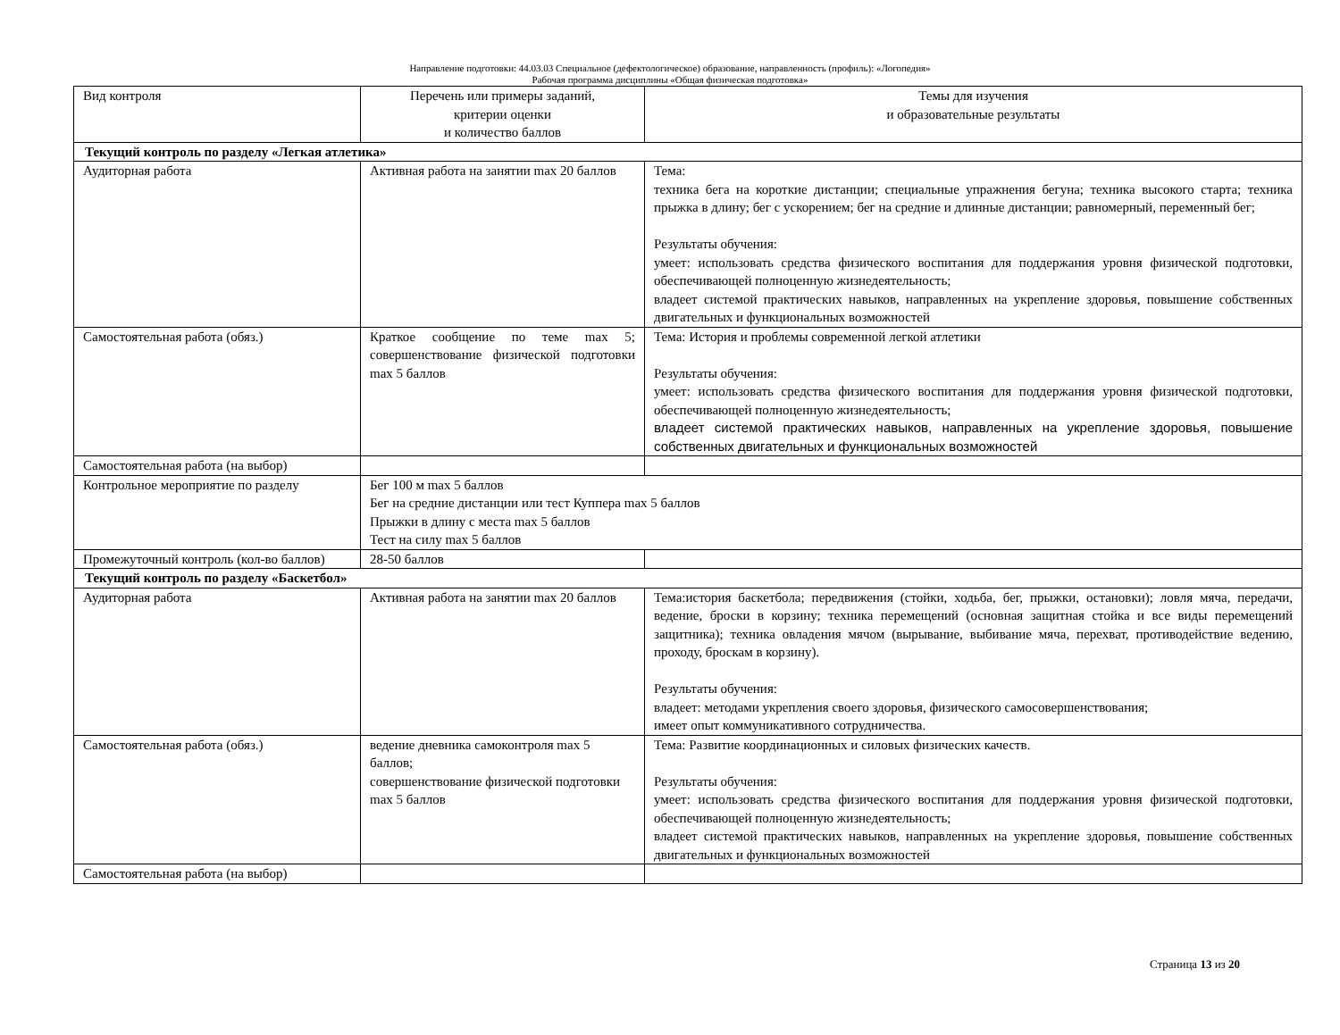Направление подготовки: 44.03.03 Специальное (дефектологическое) образование, направленность (профиль): «Логопедия»
Рабочая программа дисциплины «Общая физическая подготовка»
| Вид контроля | Перечень или примеры заданий, критерии оценки и количество баллов | Темы для изучения и образовательные результаты |
| Текущий контроль по разделу «Легкая атлетика» | | |
| Аудиторная работа | Активная работа на занятии max 20 баллов | Тема: техника бега на короткие дистанции; специальные упражнения бегуна; техника высокого старта; техника прыжка в длину; бег с ускорением; бег на средние и длинные дистанции; равномерный, переменный бег; Результаты обучения: умеет: использовать средства физического воспитания для поддержания уровня физической подготовки, обеспечивающей полноценную жизнедеятельность; владеет системой практических навыков, направленных на укрепление здоровья, повышение собственных двигательных и функциональных возможностей |
| Самостоятельная работа (обяз.) | Краткое сообщение по теме max 5; совершенствование физической подготовки max 5 баллов | Тема: История и проблемы современной легкой атлетики Результаты обучения: умеет: использовать средства физического воспитания для поддержания уровня физической подготовки, обеспечивающей полноценную жизнедеятельность; владеет системой практических навыков, направленных на укрепление здоровья, повышение собственных двигательных и функциональных возможностей |
| Самостоятельная работа (на выбор) | | |
| Контрольное мероприятие по разделу | Бег 100 м max 5 баллов Бег на средние дистанции или тест Куппера max 5 баллов Прыжки в длину с места max 5 баллов Тест на силу max 5 баллов | |
| Промежуточный контроль (кол-во баллов) | 28-50 баллов | |
| Текущий контроль по разделу «Баскетбол» | | |
| Аудиторная работа | Активная работа на занятии max 20 баллов | Тема:история баскетбола; передвижения (стойки, ходьба, бег, прыжки, остановки); ловля мяча, передачи, ведение, броски в корзину; техника перемещений (основная защитная стойка и все виды перемещений защитника); техника овладения мячом (вырывание, выбивание мяча, перехват, противодействие ведению, проходу, броскам в корзину). Результаты обучения: владеет: методами укрепления своего здоровья, физического самосовершенствования; имеет опыт коммуникативного сотрудничества. |
| Самостоятельная работа (обяз.) | ведение дневника самоконтроля max 5 баллов; совершенствование физической подготовки max 5 баллов | Тема: Развитие координационных и силовых физических качеств. Результаты обучения: умеет: использовать средства физического воспитания для поддержания уровня физической подготовки, обеспечивающей полноценную жизнедеятельность; владеет системой практических навыков, направленных на укрепление здоровья, повышение собственных двигательных и функциональных возможностей |
| Самостоятельная работа (на выбор) | | |
Страница 13 из 20